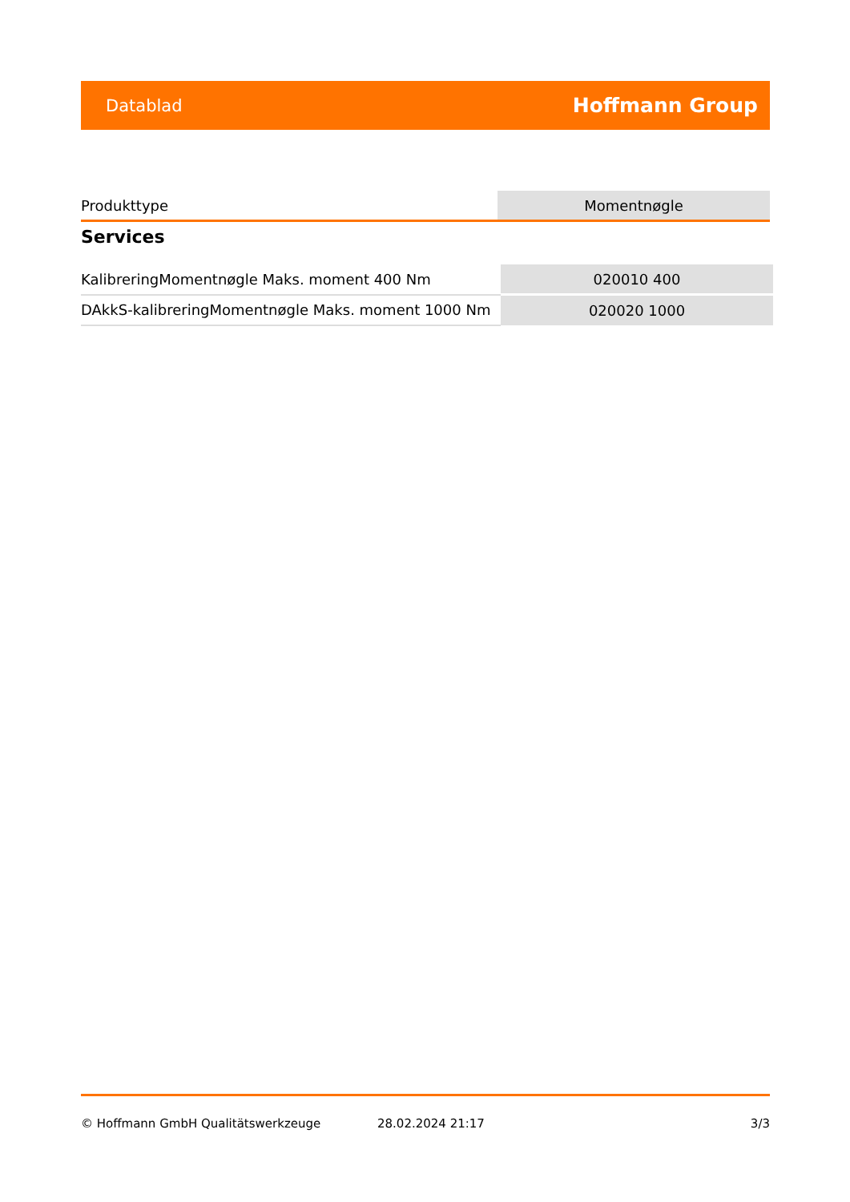Datablad Hoffmann Group
| Produkttype | Momentnøgle |
Services
| KalibreringMomentnøgle Maks. moment 400 Nm | 020010 400 |
| DAkkS-kalibreringMomentnøgle Maks. moment 1000 Nm | 020020 1000 |
© Hoffmann GmbH Qualitätswerkzeuge 28.02.2024 21:17 3/3